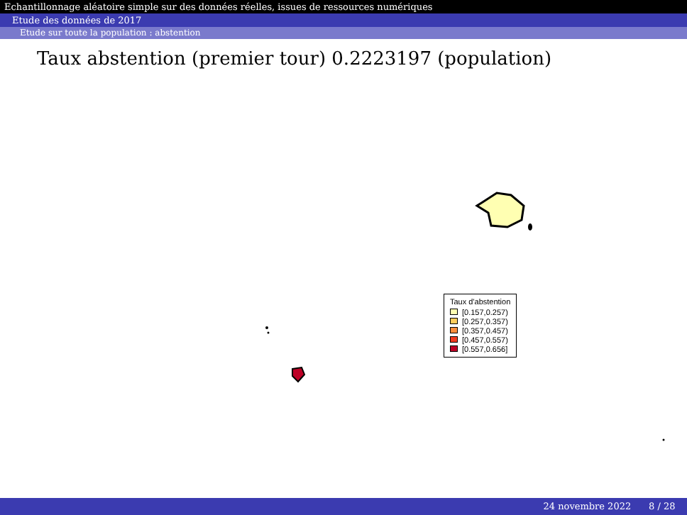Echantillonnage aléatoire simple sur des données réelles, issues de ressources numériques
Etude des données de 2017
Etude sur toute la population : abstention
Taux abstention (premier tour) 0.2223197 (population)
Taux d'abstention
[0.157,0.257)
[0.257,0.357)
[0.357,0.457)
[0.457,0.557)
[0.557,0.656]
24 novembre 2022 8 / 28